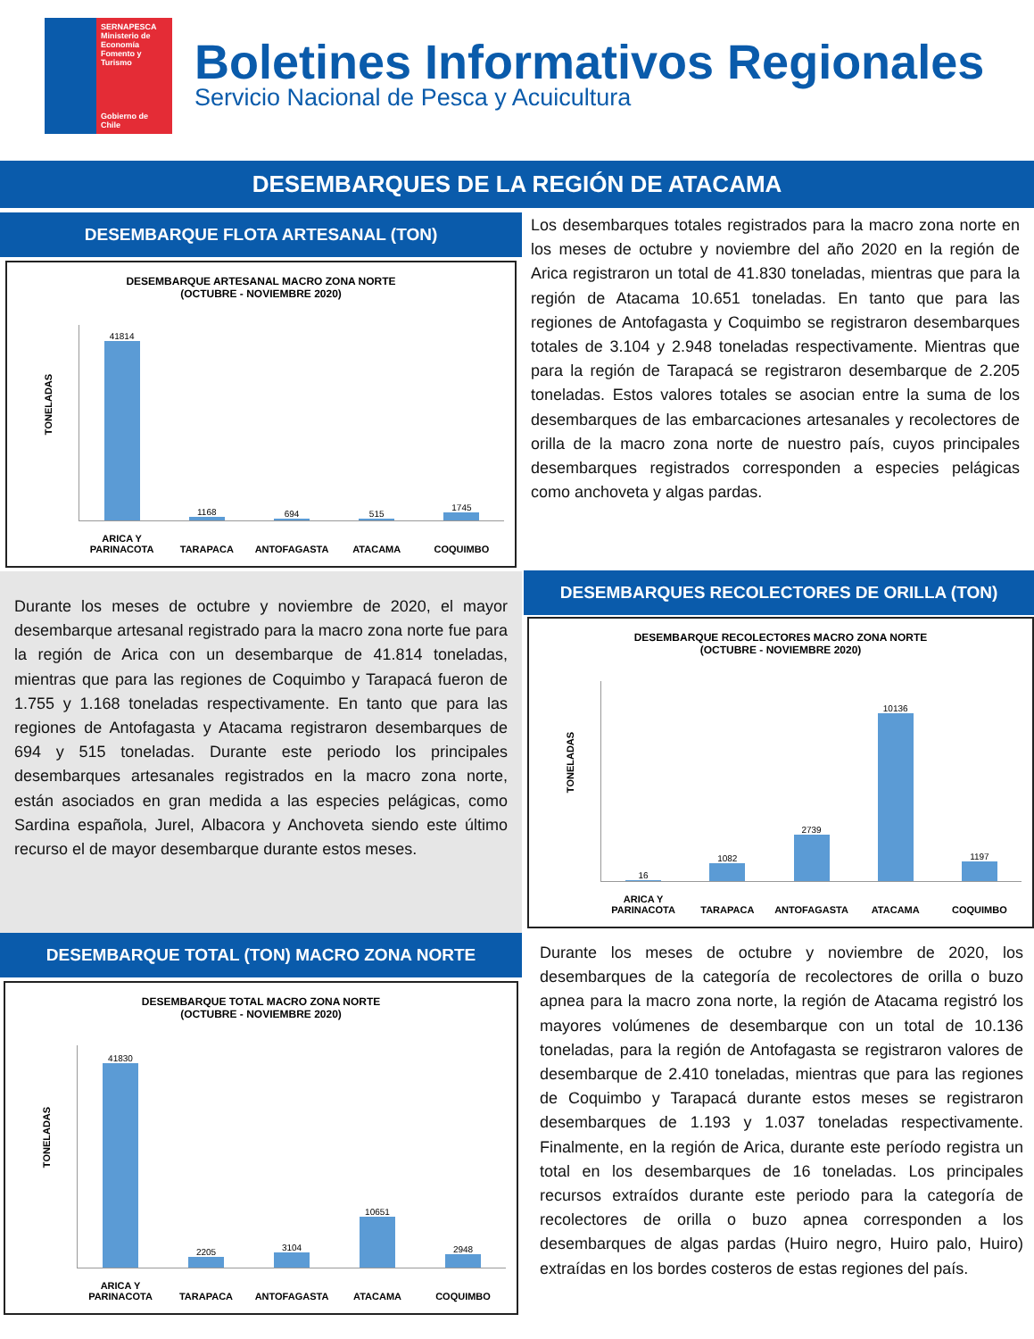SERNAPESCA
Ministerio de Economía Fomento y Turismo
Gobierno de Chile
Boletines Informativos Regionales
Servicio Nacional de Pesca y Acuicultura
DESEMBARQUES DE LA REGIÓN DE ATACAMA
DESEMBARQUE FLOTA ARTESANAL (TON)
DESEMBARQUE ARTESANAL MACRO ZONA NORTE
(OCTUBRE - NOVIEMBRE 2020)
TONELADAS
41814
ARICA Y
PARINACOTA
1168
TARAPACA
694
ANTOFAGASTA
515
ATACAMA
1745
COQUIMBO
Durante los meses de octubre y noviembre de 2020, el mayor desembarque artesanal registrado para la macro zona norte fue para la región de Arica con un desembarque de 41.814 toneladas, mientras que para las regiones de Coquimbo y Tarapacá fueron de 1.755 y 1.168 toneladas respectivamente. En tanto que para las regiones de Antofagasta y Atacama registraron desembarques de 694 y 515 toneladas. Durante este periodo los principales desembarques artesanales registrados en la macro zona norte, están asociados en gran medida a las especies pelágicas, como Sardina española, Jurel, Albacora y Anchoveta siendo este último recurso el de mayor desembarque durante estos meses.
DESEMBARQUE TOTAL (TON) MACRO ZONA NORTE
DESEMBARQUE TOTAL MACRO ZONA NORTE
(OCTUBRE - NOVIEMBRE 2020)
TONELADAS
41830
ARICA Y
PARINACOTA
2205
TARAPACA
3104
ANTOFAGASTA
10651
ATACAMA
2948
COQUIMBO
Los desembarques totales registrados para la macro zona norte en los meses de octubre y noviembre del año 2020 en la región de Arica registraron un total de 41.830 toneladas, mientras que para la región de Atacama 10.651 toneladas. En tanto que para las regiones de Antofagasta y Coquimbo se registraron desembarques totales de 3.104 y 2.948 toneladas respectivamente. Mientras que para la región de Tarapacá se registraron desembarque de 2.205 toneladas. Estos valores totales se asocian entre la suma de los desembarques de las embarcaciones artesanales y recolectores de orilla de la macro zona norte de nuestro país, cuyos principales desembarques registrados corresponden a especies pelágicas como anchoveta y algas pardas.
DESEMBARQUES RECOLECTORES DE ORILLA (TON)
DESEMBARQUE RECOLECTORES MACRO ZONA NORTE
(OCTUBRE - NOVIEMBRE 2020)
TONELADAS
16
ARICA Y
PARINACOTA
1082
TARAPACA
2739
ANTOFAGASTA
10136
ATACAMA
1197
COQUIMBO
Durante los meses de octubre y noviembre de 2020, los desembarques de la categoría de recolectores de orilla o buzo apnea para la macro zona norte, la región de Atacama registró los mayores volúmenes de desembarque con un total de 10.136 toneladas, para la región de Antofagasta se registraron valores de desembarque de 2.410 toneladas, mientras que para las regiones de Coquimbo y Tarapacá durante estos meses se registraron desembarques de 1.193 y 1.037 toneladas respectivamente. Finalmente, en la región de Arica, durante este período registra un total en los desembarques de 16 toneladas. Los principales recursos extraídos durante este periodo para la categoría de recolectores de orilla o buzo apnea corresponden a los desembarques de algas pardas (Huiro negro, Huiro palo, Huiro) extraídas en los bordes costeros de estas regiones del país.